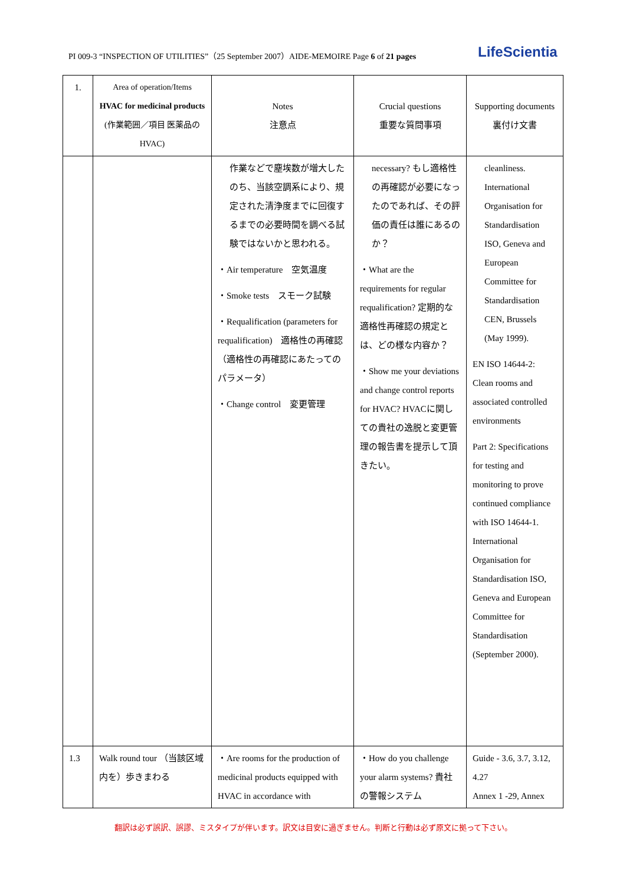PI 009-3 “INSPECTION OF UTILITIES”（25 September 2007）AIDE-MEMOIRE Page 6 of 21 pages
LifeScientia
| 1. | Area of operation/Items HVAC for medicinal products (作業範囲／項目 医薬品のHVAC) | Notes 注意点 | Crucial questions 重要な質問事項 | Supporting documents 裏付け文書 |
| --- | --- | --- | --- | --- |
| | | 作業などで塵埃数が増大したのち、当該空調系により、規定された清浄度までに回復するまでの必要時間を調べる試験ではないかと思われる。 ・Air temperature 空気温度 ・Smoke tests スモーク試験 ・Requalification (parameters for requalification) 適格性の再確認（適格性の再確認にあたってのパラメータ） ・Change control 変更管理 | necessary? もし適格性の再確認が必要になったのであれば、その評価の責任は誰にあるのか？ ・What are the requirements for regular requalification? 定期的な適格性再確認の規定とは、どの様な内容か？ ・Show me your deviations and change control reports for HVAC? HVACに関しての貴社の逸脱と変更管理の報告書を提示して頂きたい。 | cleanliness. International Organisation for Standardisation ISO, Geneva and European Committee for Standardisation CEN, Brussels (May 1999). EN ISO 14644-2: Clean rooms and associated controlled environments Part 2: Specifications for testing and monitoring to prove continued compliance with ISO 14644-1. International Organisation for Standardisation ISO, Geneva and European Committee for Standardisation (September 2000). |
| 1.3 | Walk round tour （当該区域内を）歩きまわる | ・Are rooms for the production of medicinal products equipped with HVAC in accordance with | ・How do you challenge your alarm systems? 貴社の警報システム | Guide - 3.6, 3.7, 3.12, 4.27 Annex 1 -29, Annex |
翻訳は必ず誤訳、誤謬、ミスタイプが伴います。訳文は目安に過ぎません。判断と行動は必ず原文に拠って下さい。